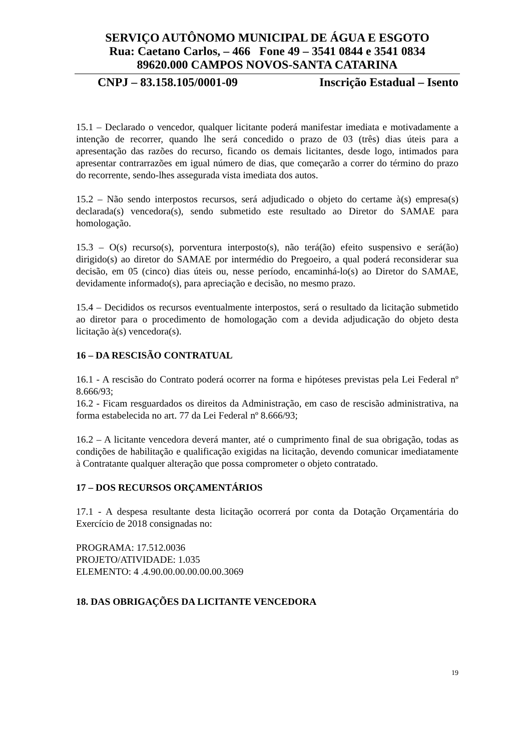SERVIÇO AUTÔNOMO MUNICIPAL DE ÁGUA E ESGOTO
Rua: Caetano Carlos, – 466 Fone 49 – 3541 0844 e 3541 0834
89620.000 CAMPOS NOVOS-SANTA CATARINA
CNPJ – 83.158.105/0001-09 Inscrição Estadual – Isento
15.1 – Declarado o vencedor, qualquer licitante poderá manifestar imediata e motivadamente a intenção de recorrer, quando lhe será concedido o prazo de 03 (três) dias úteis para a apresentação das razões do recurso, ficando os demais licitantes, desde logo, intimados para apresentar contrarrazões em igual número de dias, que começarão a correr do término do prazo do recorrente, sendo-lhes assegurada vista imediata dos autos.
15.2 – Não sendo interpostos recursos, será adjudicado o objeto do certame à(s) empresa(s) declarada(s) vencedora(s), sendo submetido este resultado ao Diretor do SAMAE para homologação.
15.3 – O(s) recurso(s), porventura interposto(s), não terá(ão) efeito suspensivo e será(ão) dirigido(s) ao diretor do SAMAE por intermédio do Pregoeiro, a qual poderá reconsiderar sua decisão, em 05 (cinco) dias úteis ou, nesse período, encaminhá-lo(s) ao Diretor do SAMAE, devidamente informado(s), para apreciação e decisão, no mesmo prazo.
15.4 – Decididos os recursos eventualmente interpostos, será o resultado da licitação submetido ao diretor para o procedimento de homologação com a devida adjudicação do objeto desta licitação à(s) vencedora(s).
16 – DA RESCISÃO CONTRATUAL
16.1 - A rescisão do Contrato poderá ocorrer na forma e hipóteses previstas pela Lei Federal nº 8.666/93;
16.2 - Ficam resguardados os direitos da Administração, em caso de rescisão administrativa, na forma estabelecida no art. 77 da Lei Federal nº 8.666/93;
16.2 – A licitante vencedora deverá manter, até o cumprimento final de sua obrigação, todas as condições de habilitação e qualificação exigidas na licitação, devendo comunicar imediatamente à Contratante qualquer alteração que possa comprometer o objeto contratado.
17 – DOS RECURSOS ORÇAMENTÁRIOS
17.1 - A despesa resultante desta licitação ocorrerá por conta da Dotação Orçamentária do Exercício de 2018 consignadas no:
PROGRAMA: 17.512.0036
PROJETO/ATIVIDADE: 1.035
ELEMENTO: 4 .4.90.00.00.00.00.00.3069
18. DAS OBRIGAÇÕES DA LICITANTE VENCEDORA
19